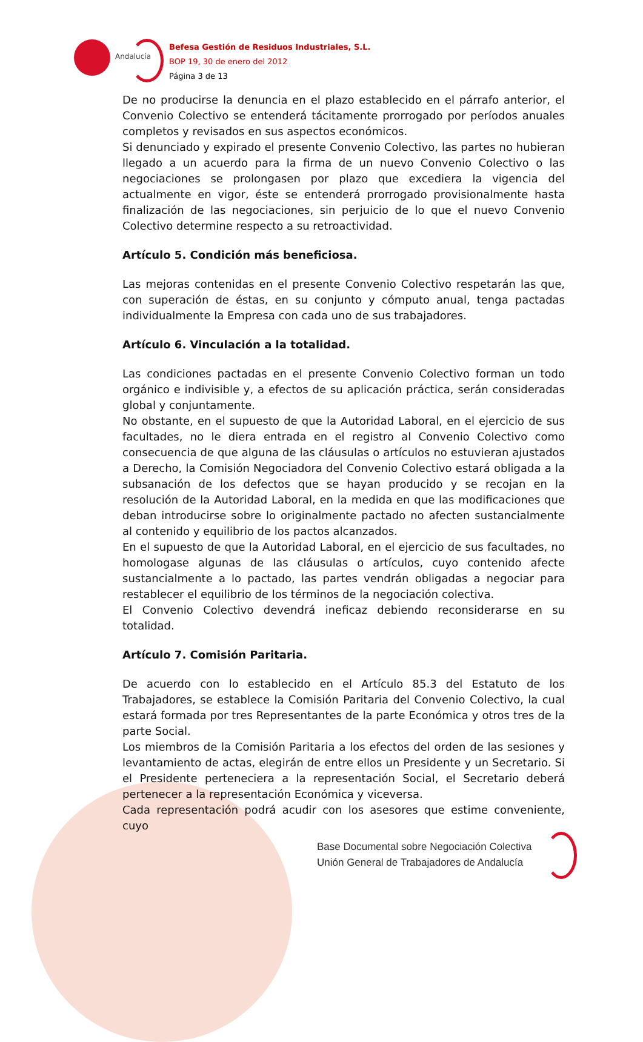Andalucía
Befesa Gestión de Residuos Industriales, S.L.
BOP 19, 30 de enero del 2012
Página 3 de 13
De no producirse la denuncia en el plazo establecido en el párrafo anterior, el Convenio Colectivo se entenderá tácitamente prorrogado por períodos anuales completos y revisados en sus aspectos económicos.
Si denunciado y expirado el presente Convenio Colectivo, las partes no hubieran llegado a un acuerdo para la firma de un nuevo Convenio Colectivo o las negociaciones se prolongasen por plazo que excediera la vigencia del actualmente en vigor, éste se entenderá prorrogado provisionalmente hasta finalización de las negociaciones, sin perjuicio de lo que el nuevo Convenio Colectivo determine respecto a su retroactividad.
Artículo 5. Condición más beneficiosa.
Las mejoras contenidas en el presente Convenio Colectivo respetarán las que, con superación de éstas, en su conjunto y cómputo anual, tenga pactadas individualmente la Empresa con cada uno de sus trabajadores.
Artículo 6. Vinculación a la totalidad.
Las condiciones pactadas en el presente Convenio Colectivo forman un todo orgánico e indivisible y, a efectos de su aplicación práctica, serán consideradas global y conjuntamente.
No obstante, en el supuesto de que la Autoridad Laboral, en el ejercicio de sus facultades, no le diera entrada en el registro al Convenio Colectivo como consecuencia de que alguna de las cláusulas o artículos no estuvieran ajustados a Derecho, la Comisión Negociadora del Convenio Colectivo estará obligada a la subsanación de los defectos que se hayan producido y se recojan en la resolución de la Autoridad Laboral, en la medida en que las modificaciones que deban introducirse sobre lo originalmente pactado no afecten sustancialmente al contenido y equilibrio de los pactos alcanzados.
En el supuesto de que la Autoridad Laboral, en el ejercicio de sus facultades, no homologase algunas de las cláusulas o artículos, cuyo contenido afecte sustancialmente a lo pactado, las partes vendrán obligadas a negociar para restablecer el equilibrio de los términos de la negociación colectiva.
El Convenio Colectivo devendrá ineficaz debiendo reconsiderarse en su totalidad.
Artículo 7. Comisión Paritaria.
De acuerdo con lo establecido en el Artículo 85.3 del Estatuto de los Trabajadores, se establece la Comisión Paritaria del Convenio Colectivo, la cual estará formada por tres Representantes de la parte Económica y otros tres de la parte Social.
Los miembros de la Comisión Paritaria a los efectos del orden de las sesiones y levantamiento de actas, elegirán de entre ellos un Presidente y un Secretario. Si el Presidente perteneciera a la representación Social, el Secretario deberá pertenecer a la representación Económica y viceversa.
Cada representación podrá acudir con los asesores que estime conveniente, cuyo
Base Documental sobre Negociación Colectiva
Unión General de Trabajadores de Andalucía